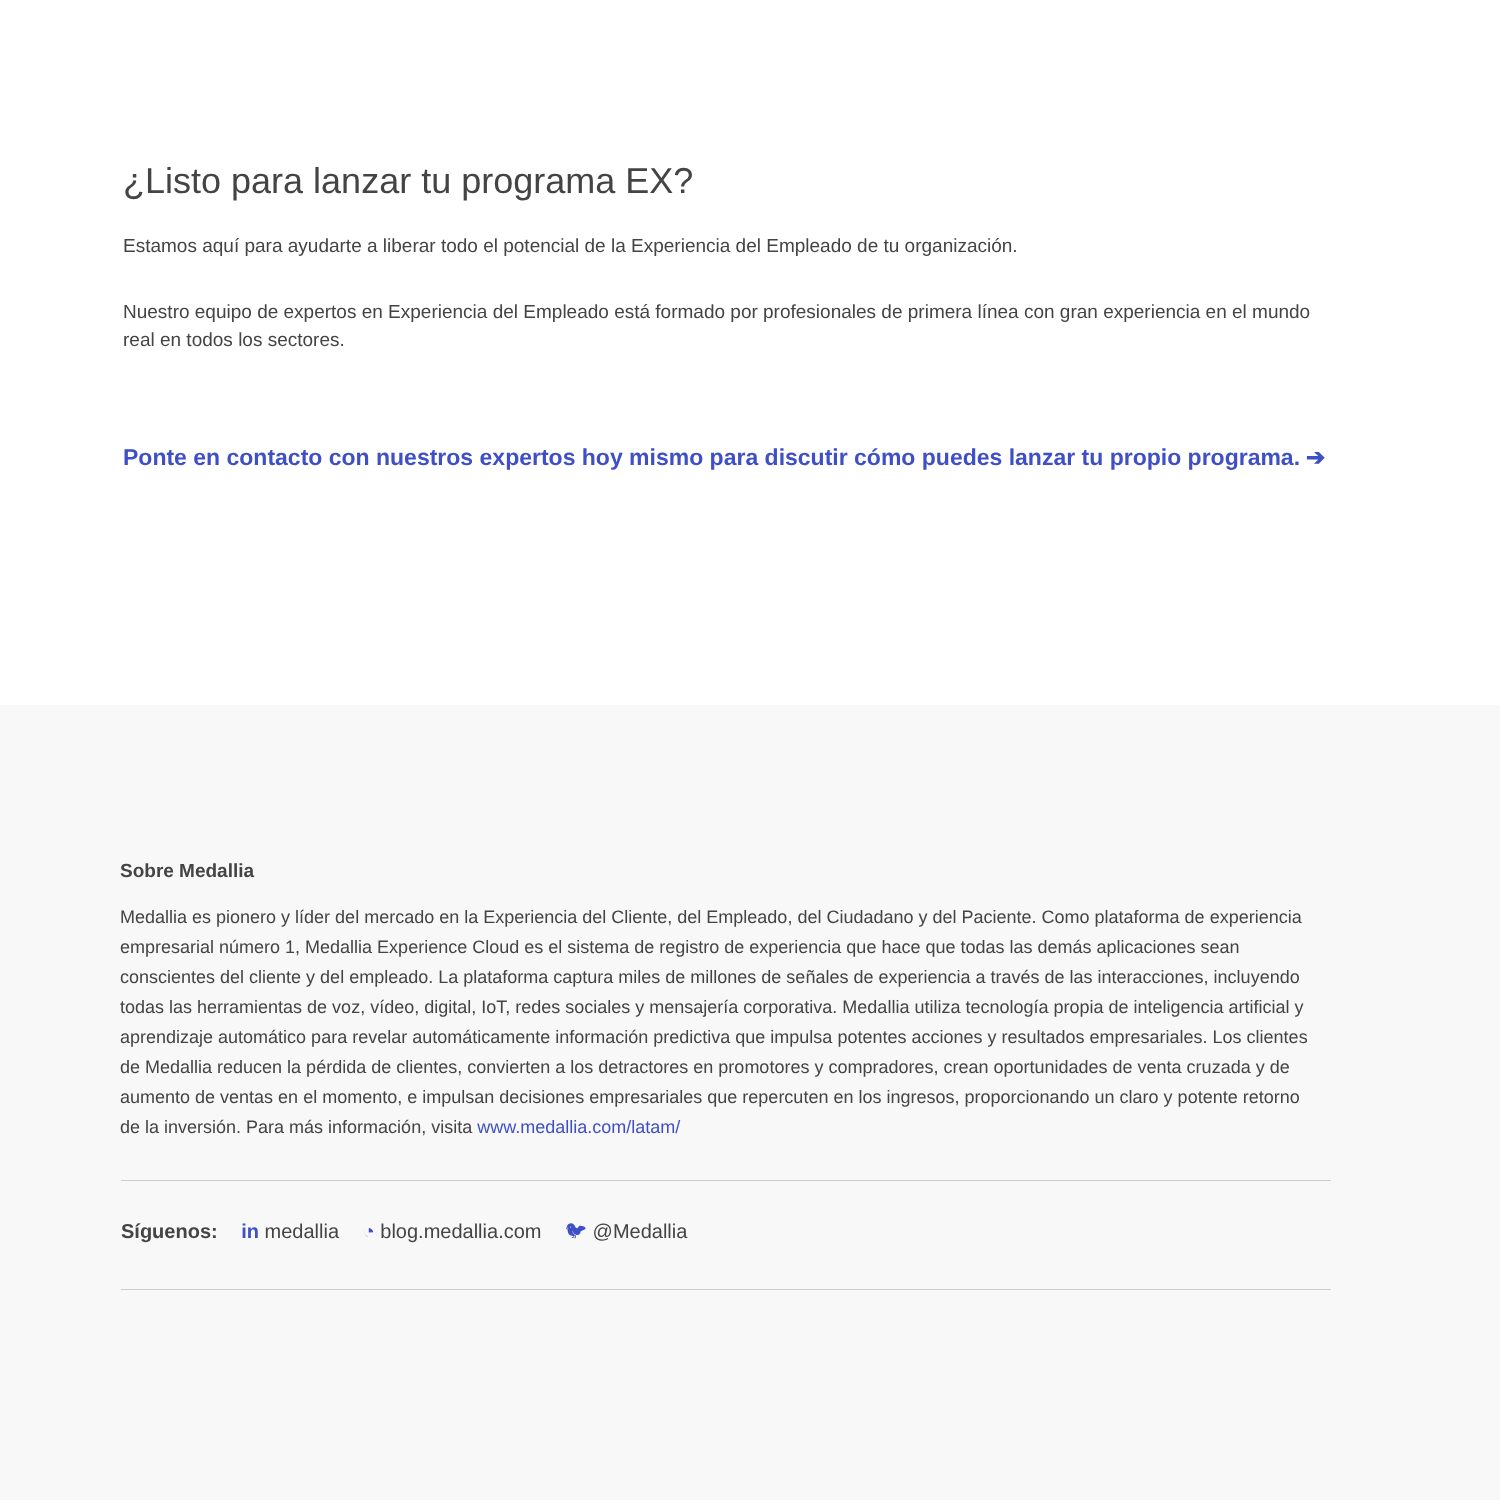¿Listo para lanzar tu programa EX?
Estamos aquí para ayudarte a liberar todo el potencial de la Experiencia del Empleado de tu organización.
Nuestro equipo de expertos en Experiencia del Empleado está formado por profesionales de primera línea con gran experiencia en el mundo real en todos los sectores.
Ponte en contacto con nuestros expertos hoy mismo para discutir cómo puedes lanzar tu propio programa. ➔
Sobre Medallia
Medallia es pionero y líder del mercado en la Experiencia del Cliente, del Empleado, del Ciudadano y del Paciente. Como plataforma de experiencia empresarial número 1, Medallia Experience Cloud es el sistema de registro de experiencia que hace que todas las demás aplicaciones sean conscientes del cliente y del empleado. La plataforma captura miles de millones de señales de experiencia a través de las interacciones, incluyendo todas las herramientas de voz, vídeo, digital, IoT, redes sociales y mensajería corporativa. Medallia utiliza tecnología propia de inteligencia artificial y aprendizaje automático para revelar automáticamente información predictiva que impulsa potentes acciones y resultados empresariales. Los clientes de Medallia reducen la pérdida de clientes, convierten a los detractores en promotores y compradores, crean oportunidades de venta cruzada y de aumento de ventas en el momento, e impulsan decisiones empresariales que repercuten en los ingresos, proporcionando un claro y potente retorno de la inversión. Para más información, visita www.medallia.com/latam/
Síguenos: in medallia ◔ blog.medallia.com 🐦︎ @Medallia